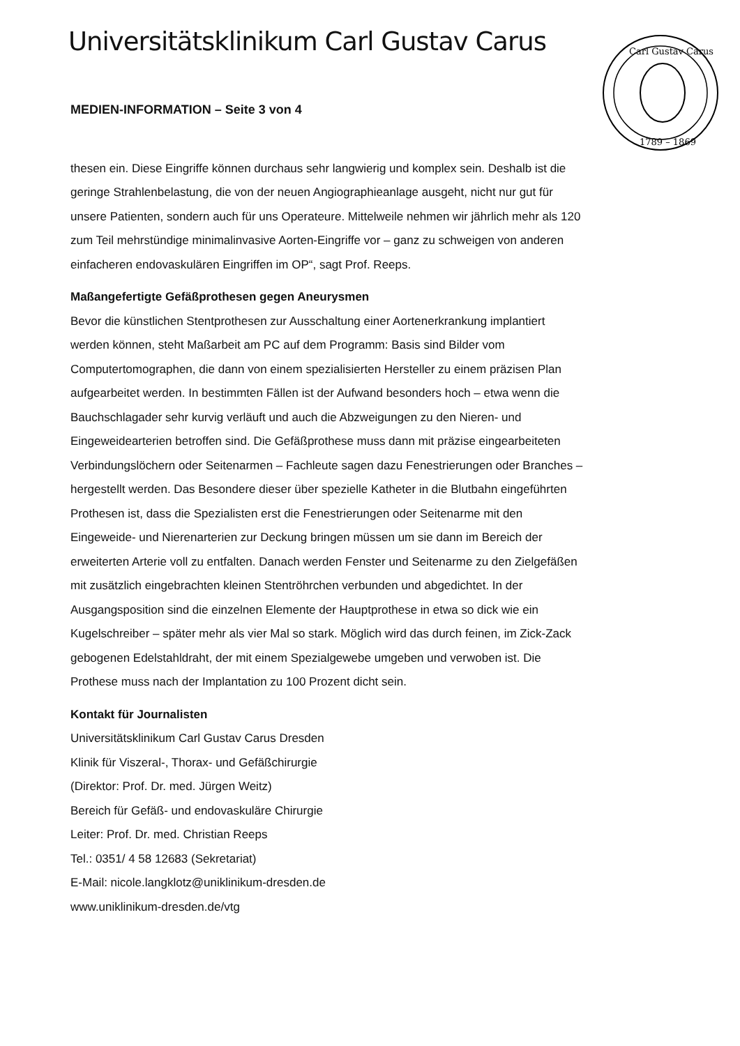Universitätsklinikum Carl Gustav Carus
Carl Gustav Carus
1789 – 1869
MEDIEN-INFORMATION – Seite 3 von 4
thesen ein. Diese Eingriffe können durchaus sehr langwierig und komplex sein. Deshalb ist die geringe Strahlenbelastung, die von der neuen Angiographieanlage ausgeht, nicht nur gut für unsere Patienten, sondern auch für uns Operateure. Mittelweile nehmen wir jährlich mehr als 120 zum Teil mehrstündige minimalinvasive Aorten-Eingriffe vor – ganz zu schweigen von anderen einfacheren endovaskulären Eingriffen im OP“, sagt Prof. Reeps.
Maßangefertigte Gefäßprothesen gegen Aneurysmen
Bevor die künstlichen Stentprothesen zur Ausschaltung einer Aortenerkrankung implantiert werden können, steht Maßarbeit am PC auf dem Programm: Basis sind Bilder vom Computertomographen, die dann von einem spezialisierten Hersteller zu einem präzisen Plan aufgearbeitet werden. In bestimmten Fällen ist der Aufwand besonders hoch – etwa wenn die Bauchschlagader sehr kurvig verläuft und auch die Abzweigungen zu den Nieren- und Eingeweidearterien betroffen sind. Die Gefäßprothese muss dann mit präzise eingearbeiteten Verbindungslöchern oder Seitenarmen – Fachleute sagen dazu Fenestrierungen oder Branches – hergestellt werden. Das Besondere dieser über spezielle Katheter in die Blutbahn eingeführten Prothesen ist, dass die Spezialisten erst die Fenestrierungen oder Seitenarme mit den Eingeweide- und Nierenarterien zur Deckung bringen müssen um sie dann im Bereich der erweiterten Arterie voll zu entfalten. Danach werden Fenster und Seitenarme zu den Zielgefäßen mit zusätzlich eingebrachten kleinen Stentröhrchen verbunden und abgedichtet. In der Ausgangsposition sind die einzelnen Elemente der Hauptprothese in etwa so dick wie ein Kugelschreiber – später mehr als vier Mal so stark. Möglich wird das durch feinen, im Zick-Zack gebogenen Edelstahldraht, der mit einem Spezialgewebe umgeben und verwoben ist. Die Prothese muss nach der Implantation zu 100 Prozent dicht sein.
Kontakt für Journalisten
Universitätsklinikum Carl Gustav Carus Dresden
Klinik für Viszeral-, Thorax- und Gefäßchirurgie
(Direktor: Prof. Dr. med. Jürgen Weitz)
Bereich für Gefäß- und endovaskuläre Chirurgie
Leiter: Prof. Dr. med. Christian Reeps
Tel.: 0351/ 4 58 12683 (Sekretariat)
E-Mail: nicole.langklotz@uniklinikum-dresden.de
www.uniklinikum-dresden.de/vtg